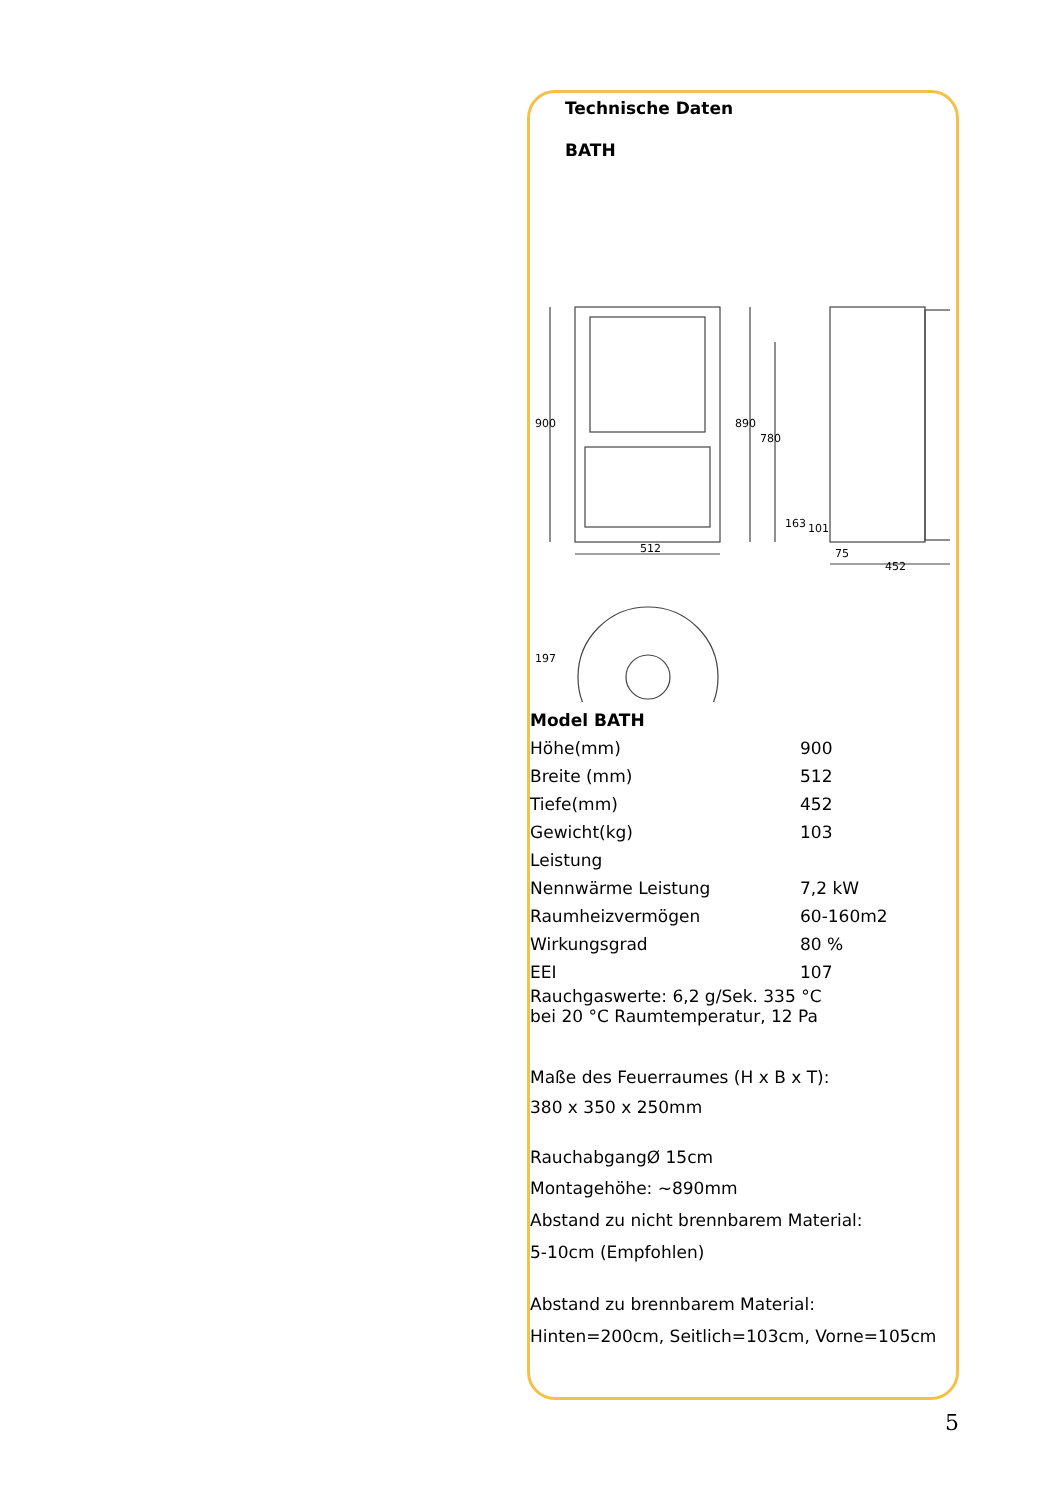Technische Daten
BATH
900
512
890
780
163
101
75
452
197
| Model BATH | |
| Höhe(mm) | 900 |
| Breite (mm) | 512 |
| Tiefe(mm) | 452 |
| Gewicht(kg) | 103 |
| Leistung | |
| Nennwärme Leistung | 7,2 kW |
| Raumheizvermögen | 60-160m2 |
| Wirkungsgrad | 80 % |
| EEI | 107 |
Rauchgaswerte: 6,2 g/Sek. 335 °C
bei 20 °C Raumtemperatur, 12 Pa
Maße des Feuerraumes (H x B x T):
380 x 350 x 250mm
RauchabgangØ 15cm
Montagehöhe: ~890mm
Abstand zu nicht brennbarem Material:
5-10cm (Empfohlen)
Abstand zu brennbarem Material:
Hinten=200cm, Seitlich=103cm, Vorne=105cm
5